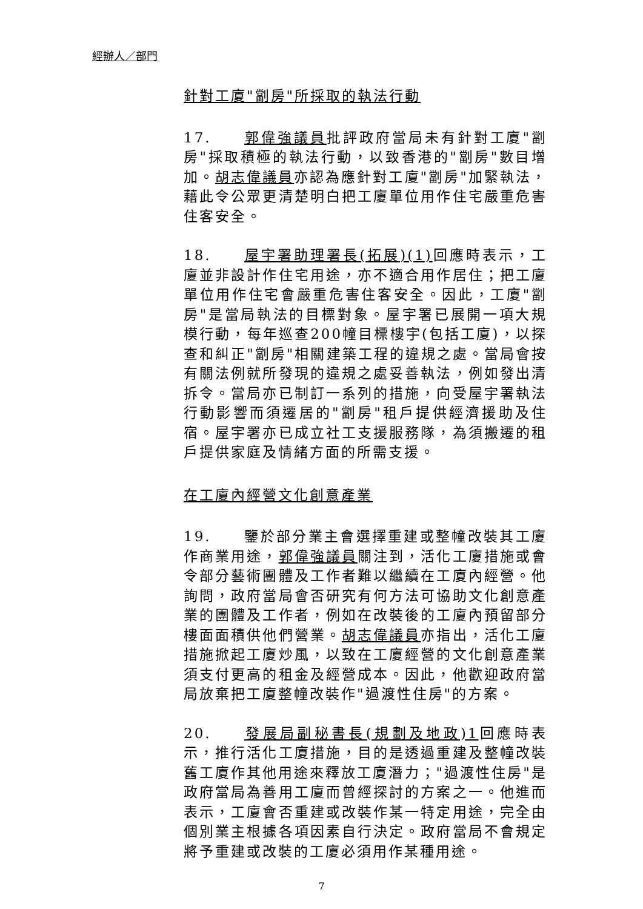經辦人／部門
針對工廈"劏房"所採取的執法行動
17. 郭偉強議員批評政府當局未有針對工廈"劏房"採取積極的執法行動，以致香港的"劏房"數目增加。胡志偉議員亦認為應針對工廈"劏房"加緊執法，藉此令公眾更清楚明白把工廈單位用作住宅嚴重危害住客安全。
18. 屋宇署助理署長(拓展)(1) 回應時表示，工廈並非設計作住宅用途，亦不適合用作居住；把工廈單位用作住宅會嚴重危害住客安全。因此，工廈"劏房"是當局執法的目標對象。屋宇署已展開一項大規模行動，每年巡查200幢目標樓宇(包括工廈)，以探查和糾正"劏房"相關建築工程的違規之處。當局會按有關法例就所發現的違規之處妥善執法，例如發出清拆令。當局亦已制訂一系列的措施，向受屋宇署執法行動影響而須遷居的"劏房"租戶提供經濟援助及住宿。屋宇署亦已成立社工支援服務隊，為須搬遷的租戶提供家庭及情緒方面的所需支援。
在工廈內經營文化創意產業
19. 鑒於部分業主會選擇重建或整幢改裝其工廈作商業用途，郭偉強議員關注到，活化工廈措施或會令部分藝術團體及工作者難以繼續在工廈內經營。他詢問，政府當局會否研究有何方法可協助文化創意產業的團體及工作者，例如在改裝後的工廈內預留部分樓面面積供他們營業。胡志偉議員亦指出，活化工廈措施掀起工廈炒風，以致在工廈經營的文化創意產業須支付更高的租金及經營成本。因此，他歡迎政府當局放棄把工廈整幢改裝作"過渡性住房"的方案。
20. 發展局副秘書長(規劃及地政)1回應時表示，推行活化工廈措施，目的是透過重建及整幢改裝舊工廈作其他用途來釋放工廈潛力；"過渡性住房"是政府當局為善用工廈而曾經探討的方案之一。他進而表示，工廈會否重建或改裝作某一特定用途，完全由個別業主根據各項因素自行決定。政府當局不會規定將予重建或改裝的工廈必須用作某種用途。
7